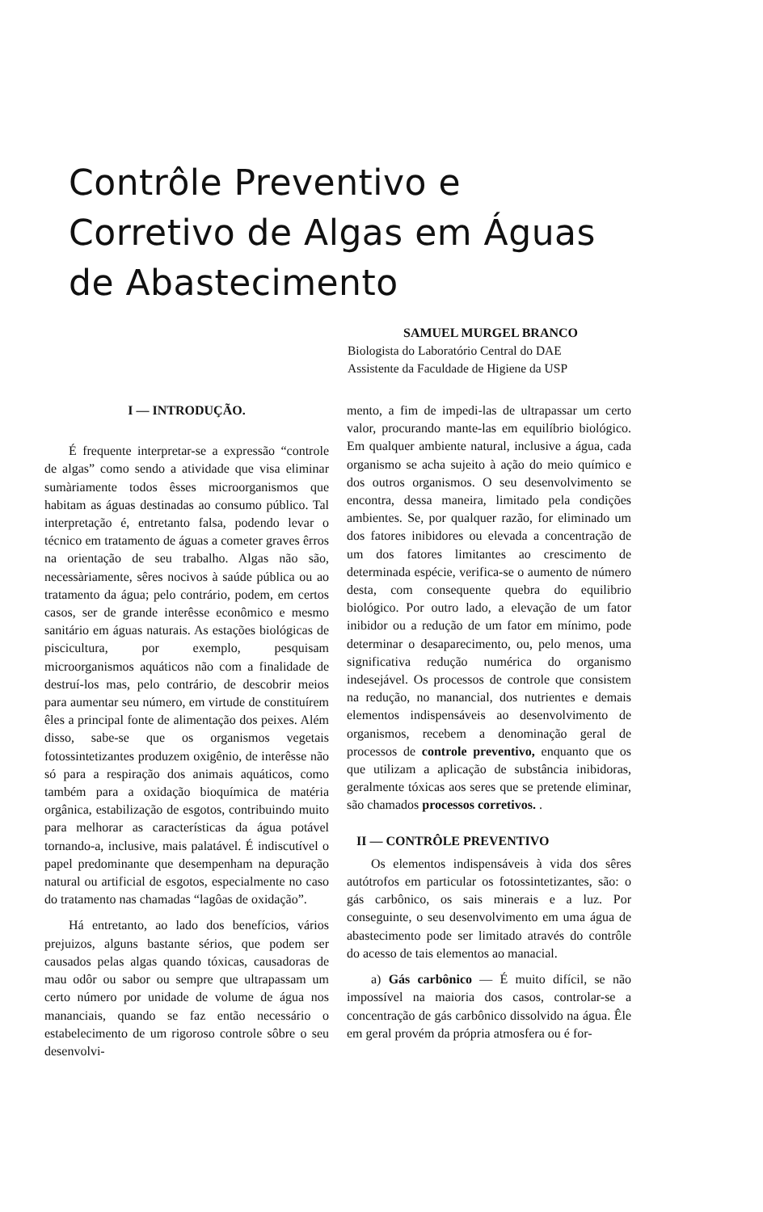Contrôle Preventivo e Corretivo de Algas em Águas de Abastecimento
SAMUEL MURGEL BRANCO
Biologista do Laboratório Central do DAE
Assistente da Faculdade de Higiene da USP
I — INTRODUÇÃO.
É frequente interpretar-se a expressão “controle de algas” como sendo a atividade que visa eliminar sumàriamente todos êsses microorganismos que habitam as águas destinadas ao consumo público. Tal interpretação é, entretanto falsa, podendo levar o técnico em tratamento de águas a cometer graves êrros na orientação de seu trabalho. Algas não são, necessàriamente, sêres nocivos à saúde pública ou ao tratamento da água; pelo contrário, podem, em certos casos, ser de grande interêsse econômico e mesmo sanitário em águas naturais. As estações biológicas de piscicultura, por exemplo, pesquisam microorganismos aquáticos não com a finalidade de destruí-los mas, pelo contrário, de descobrir meios para aumentar seu número, em virtude de constituírem êles a principal fonte de alimentação dos peixes. Além disso, sabe-se que os organismos vegetais fotossintetizantes produzem oxigênio, de interêsse não só para a respiração dos animais aquáticos, como também para a oxidação bioquímica de matéria orgânica, estabilização de esgotos, contribuindo muito para melhorar as características da água potável tornando-a, inclusive, mais palatável. É indiscutível o papel predominante que desempenham na depuração natural ou artificial de esgotos, especialmente no caso do tratamento nas chamadas “lagôas de oxidação”.
Há entretanto, ao lado dos benefícios, vários prejuizos, alguns bastante sérios, que podem ser causados pelas algas quando tóxicas, causadoras de mau odôr ou sabor ou sempre que ultrapassam um certo número por unidade de volume de água nos mananciais, quando se faz então necessário o estabelecimento de um rigoroso controle sôbre o seu desenvolvi-
mento, a fim de impedi-las de ultrapassar um certo valor, procurando mante-las em equilíbrio biológico. Em qualquer ambiente natural, inclusive a água, cada organismo se acha sujeito à ação do meio químico e dos outros organismos. O seu desenvolvimento se encontra, dessa maneira, limitado pela condições ambientes. Se, por qualquer razão, for eliminado um dos fatores inibidores ou elevada a concentração de um dos fatores limitantes ao crescimento de determinada espécie, verifica-se o aumento de número desta, com consequente quebra do equilibrio biológico. Por outro lado, a elevação de um fator inibidor ou a redução de um fator em mínimo, pode determinar o desaparecimento, ou, pelo menos, uma significativa redução numérica do organismo indesejável. Os processos de controle que consistem na redução, no manancial, dos nutrientes e demais elementos indispensáveis ao desenvolvimento de organismos, recebem a denominação geral de processos de controle preventivo, enquanto que os que utilizam a aplicação de substância inibidoras, geralmente tóxicas aos seres que se pretende eliminar, são chamados processos corretivos. .
II — CONTRÔLE PREVENTIVO
Os elementos indispensáveis à vida dos sêres autótrofos em particular os fotossintetizantes, são: o gás carbônico, os sais minerais e a luz. Por conseguinte, o seu desenvolvimento em uma água de abastecimento pode ser limitado através do contrôle do acesso de tais elementos ao manacial.
a) Gás carbônico — É muito difícil, se não impossível na maioria dos casos, controlar-se a concentração de gás carbônico dissolvido na água. Êle em geral provém da própria atmosfera ou é for-